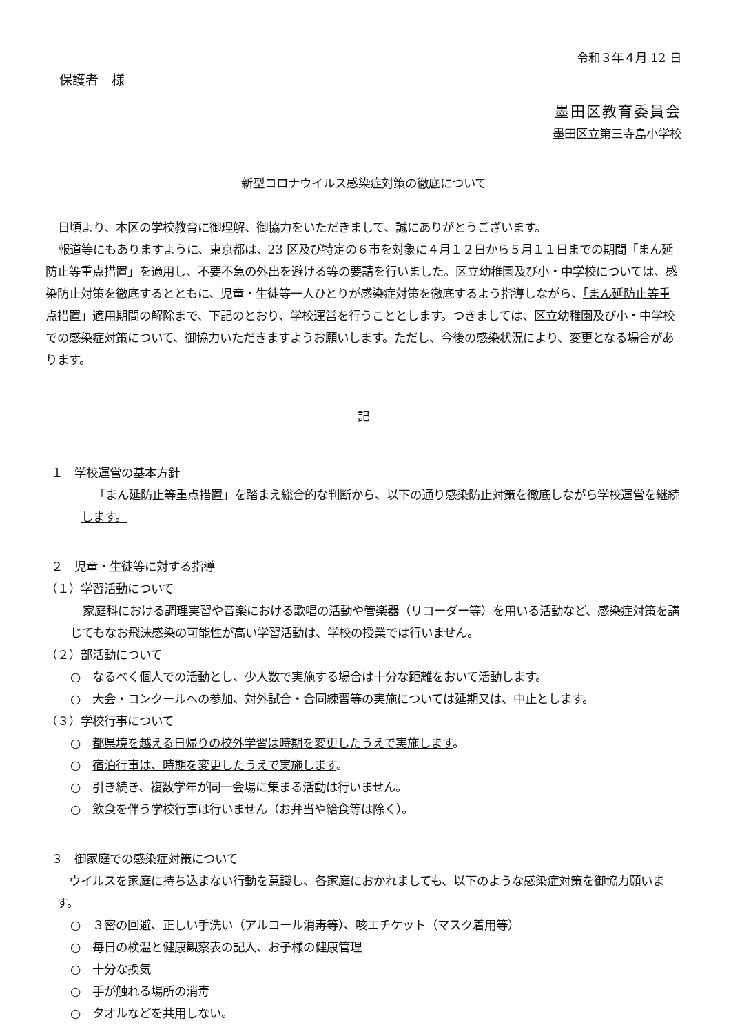令和３年４月 12 日
保護者　様
墨田区教育委員会
墨田区立第三寺島小学校
新型コロナウイルス感染症対策の徹底について
日頃より、本区の学校教育に御理解、御協力をいただきまして、誠にありがとうございます。
報道等にもありますように、東京都は、23 区及び特定の６市を対象に４月１２日から５月１１日までの期間「まん延防止等重点措置」を適用し、不要不急の外出を避ける等の要請を行いました。区立幼稚園及び小・中学校については、感染防止対策を徹底するとともに、児童・生徒等一人ひとりが感染症対策を徹底するよう指導しながら、「まん延防止等重点措置」適用期間の解除まで、下記のとおり、学校運営を行うこととします。つきましては、区立幼稚園及び小・中学校での感染症対策について、御協力いただきますようお願いします。ただし、今後の感染状況により、変更となる場合があります。
記
１　学校運営の基本方針
「まん延防止等重点措置」を踏まえ総合的な判断から、以下の通り感染防止対策を徹底しながら学校運営を継続します。
２　児童・生徒等に対する指導
（１）学習活動について
家庭科における調理実習や音楽における歌唱の活動や管楽器（リコーダー等）を用いる活動など、感染症対策を講じてもなお飛沫感染の可能性が高い学習活動は、学校の授業では行いません。
（２）部活動について
○　なるべく個人での活動とし、少人数で実施する場合は十分な距離をおいて活動します。
○　大会・コンクールへの参加、対外試合・合同練習等の実施については延期又は、中止とします。
（３）学校行事について
○　都県境を越える日帰りの校外学習は時期を変更したうえで実施します。
○　宿泊行事は、時期を変更したうえで実施します。
○　引き続き、複数学年が同一会場に集まる活動は行いません。
○　飲食を伴う学校行事は行いません（お弁当や給食等は除く）。
３　御家庭での感染症対策について
ウイルスを家庭に持ち込まない行動を意識し、各家庭におかれましても、以下のような感染症対策を御協力願います。
○　３密の回避、正しい手洗い（アルコール消毒等）、咳エチケット（マスク着用等）
○　毎日の検温と健康観察表の記入、お子様の健康管理
○　十分な換気
○　手が触れる場所の消毒
○　タオルなどを共用しない。